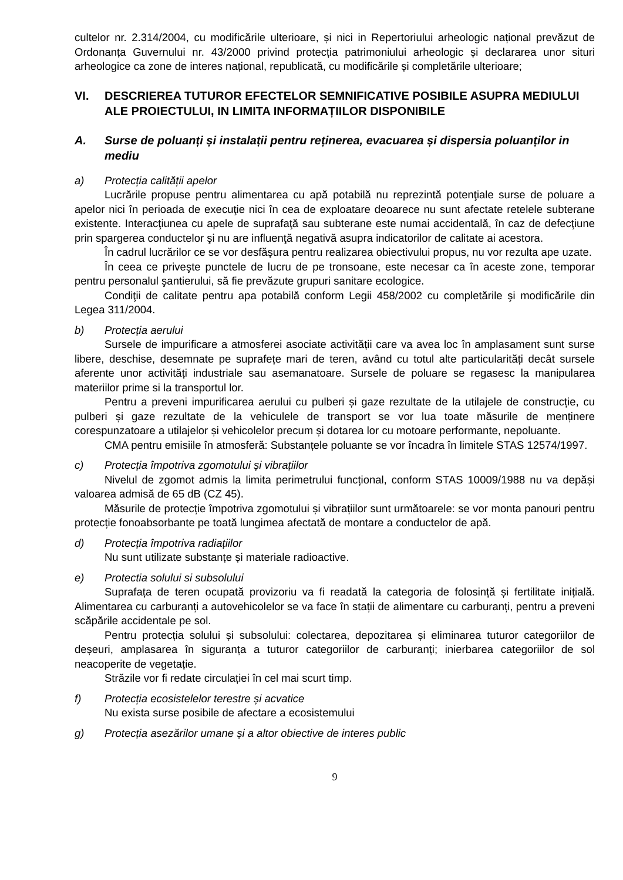cultelor nr. 2.314/2004, cu modificările ulterioare, și nici in Repertoriului arheologic național prevăzut de Ordonanța Guvernului nr. 43/2000 privind protecția patrimoniului arheologic și declararea unor situri arheologice ca zone de interes național, republicată, cu modificările și completările ulterioare;
VI. DESCRIEREA TUTUROR EFECTELOR SEMNIFICATIVE POSIBILE ASUPRA MEDIULUI ALE PROIECTULUI, IN LIMITA INFORMAȚIILOR DISPONIBILE
A. Surse de poluanți și instalații pentru reținerea, evacuarea și dispersia poluanților in mediu
a) Protecția calității apelor
Lucrările propuse pentru alimentarea cu apă potabilă nu reprezintă potenţiale surse de poluare a apelor nici în perioada de execuţie nici în cea de exploatare deoarece nu sunt afectate retelele subterane existente. Interacţiunea cu apele de suprafaţă sau subterane este numai accidentală, în caz de defecţiune prin spargerea conductelor şi nu are influenţă negativă asupra indicatorilor de calitate ai acestora.
În cadrul lucrărilor ce se vor desfăşura pentru realizarea obiectivului propus, nu vor rezulta ape uzate.
În ceea ce priveşte punctele de lucru de pe tronsoane, este necesar ca în aceste zone, temporar pentru personalul şantierului, să fie prevăzute grupuri sanitare ecologice.
Condiţii de calitate pentru apa potabilă conform Legii 458/2002 cu completările şi modificările din Legea 311/2004.
b) Protecția aerului
Sursele de impurificare a atmosferei asociate activității care va avea loc în amplasament sunt surse libere, deschise, desemnate pe suprafețe mari de teren, având cu totul alte particularități decât sursele aferente unor activități industriale sau asemanatoare. Sursele de poluare se regasesc la manipularea materiilor prime si la transportul lor.
Pentru a preveni impurificarea aerului cu pulberi și gaze rezultate de la utilajele de construcție, cu pulberi și gaze rezultate de la vehiculele de transport se vor lua toate măsurile de menținere corespunzatoare a utilajelor și vehicolelor precum și dotarea lor cu motoare performante, nepoluante.
CMA pentru emisiile în atmosferă: Substanțele poluante se vor încadra în limitele STAS 12574/1997.
c) Protecția împotriva zgomotului și vibrațiilor
Nivelul de zgomot admis la limita perimetrului funcțional, conform STAS 10009/1988 nu va depăși valoarea admisă de 65 dB (CZ 45).
Măsurile de protecție împotriva zgomotului și vibrațiilor sunt următoarele: se vor monta panouri pentru protecție fonoabsorbante pe toată lungimea afectată de montare a conductelor de apă.
d) Protecția împotriva radiațiilor
Nu sunt utilizate substanțe și materiale radioactive.
e) Protectia solului si subsolului
Suprafața de teren ocupată provizoriu va fi readată la categoria de folosință și fertilitate inițială. Alimentarea cu carburanți a autovehicolelor se va face în stații de alimentare cu carburanți, pentru a preveni scăpările accidentale pe sol.
Pentru protecția solului și subsolului: colectarea, depozitarea și eliminarea tuturor categoriilor de deșeuri, amplasarea în siguranța a tuturor categoriilor de carburanți; inierbarea categoriilor de sol neacoperite de vegetație.
Străzile vor fi redate circulației în cel mai scurt timp.
f) Protecția ecosistelelor terestre și acvatice
Nu exista surse posibile de afectare a ecosistemului
g) Protecția asezărilor umane și a altor obiective de interes public
9